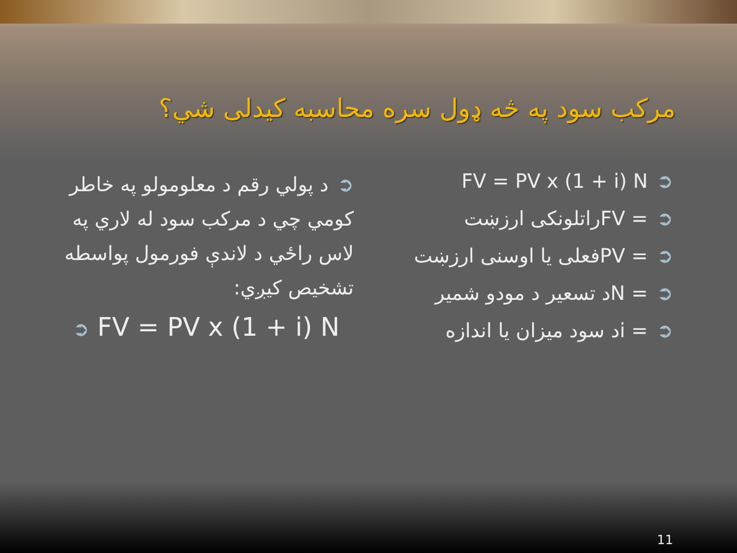مرکب سود په څه ډول سره محاسبه کيدلی شي؟
➲FV = PV x (1 + i) N
➲= FVراتلونکی ارزښت
➲= PVفعلی يا اوسنی ارزښت
➲= Nد تسعير د مودو شمير
➲= iد سود ميزان يا اندازه
➲د پولي رقم د معلومولو په خاطر کومي چي د مرکب سود له لاري په لاس راځي د لاندې فورمول پواسطه تشخيص کيږي:
➲ FV = PV x (1 + i) N
11